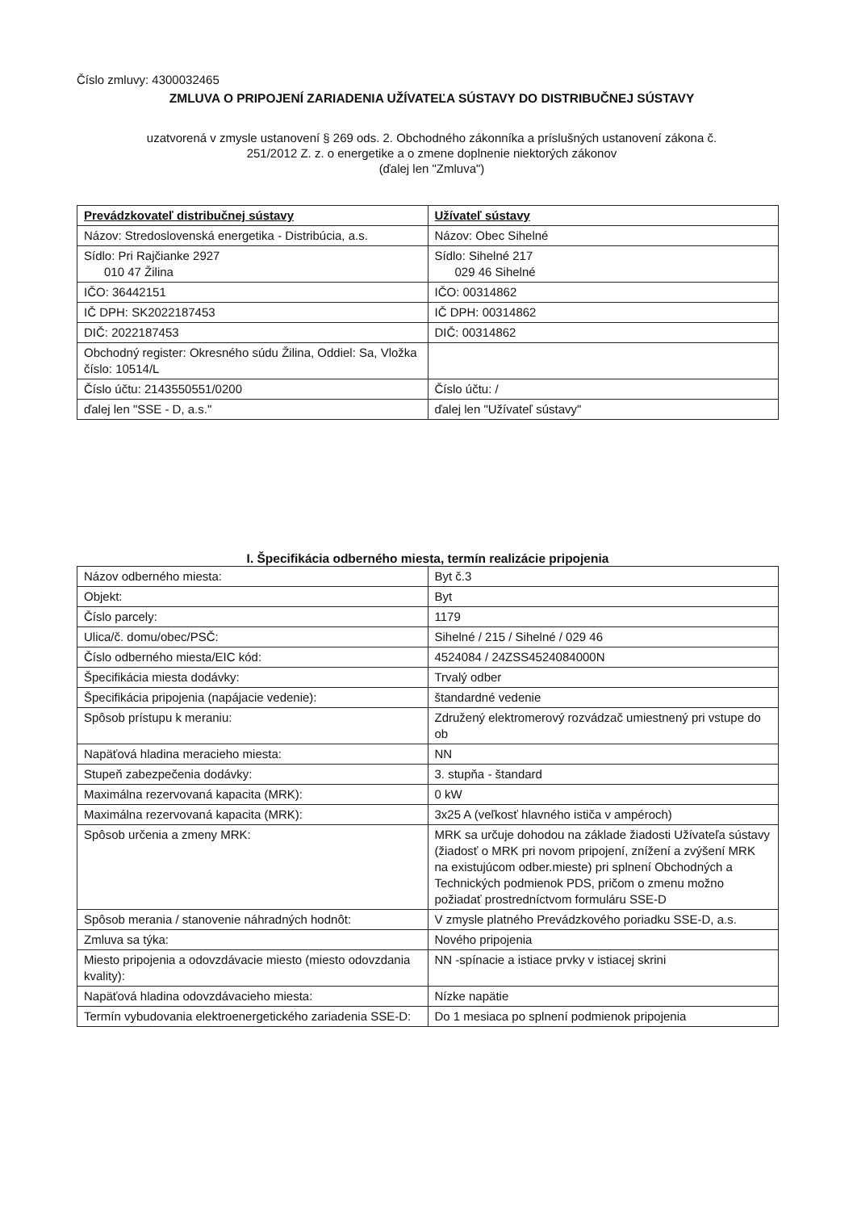Číslo zmluvy: 4300032465
ZMLUVA O PRIPOJENÍ ZARIADENIA UŽÍVATEĽA SÚSTAVY DO DISTRIBUČNEJ SÚSTAVY
uzatvorená v zmysle ustanovení § 269 ods. 2. Obchodného zákonníka a príslušných ustanovení zákona č.
251/2012 Z. z. o energetike a o zmene doplnenie niektorých zákonov
(ďalej len "Zmluva")
| Prevádzkovateľ distribučnej sústavy | Užívateľ sústavy |
| --- | --- |
| Názov: Stredoslovenská energetika - Distribúcia, a.s. | Názov: Obec Sihelné |
| Sídlo: Pri Rajčianke 2927 010 47 Žilina | Sídlo: Sihelné 217 029 46 Sihelné |
| IČO: 36442151 | IČO: 00314862 |
| IČ DPH: SK2022187453 | IČ DPH: 00314862 |
| DIČ: 2022187453 | DIČ: 00314862 |
| Obchodný register: Okresného súdu Žilina, Oddiel: Sa, Vložka číslo: 10514/L | |
| Číslo účtu: 2143550551/0200 | Číslo účtu: / |
| ďalej len "SSE - D, a.s." | ďalej len "Užívateľ sústavy" |
I. Špecifikácia odberného miesta, termín realizácie pripojenia
| Názov odberného miesta: | Byt č.3 |
| Objekt: | Byt |
| Číslo parcely: | 1179 |
| Ulica/č. domu/obec/PSČ: | Sihelné / 215 / Sihelné / 029 46 |
| Číslo odberného miesta/EIC kód: | 4524084 / 24ZSS4524084000N |
| Špecifikácia miesta dodávky: | Trvalý odber |
| Špecifikácia pripojenia (napájacie vedenie): | štandardné vedenie |
| Spôsob prístupu k meraniu: | Združený elektromerový rozvádzač umiestnený pri vstupe do ob |
| Napäťová hladina meracieho miesta: | NN |
| Stupeň zabezpečenia dodávky: | 3. stupňa - štandard |
| Maximálna rezervovaná kapacita (MRK): | 0 kW |
| Maximálna rezervovaná kapacita (MRK): | 3x25 A (veľkosť hlavného ističa v ampéroch) |
| Spôsob určenia a zmeny MRK: | MRK sa určuje dohodou na základe žiadosti Užívateľa sústavy (žiadosť o MRK pri novom pripojení, znížení a zvýšení MRK na existujúcom odber.mieste) pri splnení Obchodných a Technických podmienok PDS, pričom o zmenu možno požiadať prostredníctvom formuláru SSE-D |
| Spôsob merania / stanovenie náhradných hodnôt: | V zmysle platného Prevádzkového poriadku SSE-D, a.s. |
| Zmluva sa týka: | Nového pripojenia |
| Miesto pripojenia a odovzdávacie miesto (miesto odovzdania kvality): | NN -spínacie a istiace prvky v istiacej skrini |
| Napäťová hladina odovzdávacieho miesta: | Nízke napätie |
| Termín vybudovania elektroenergetického zariadenia SSE-D: | Do 1 mesiaca po splnení podmienok pripojenia |